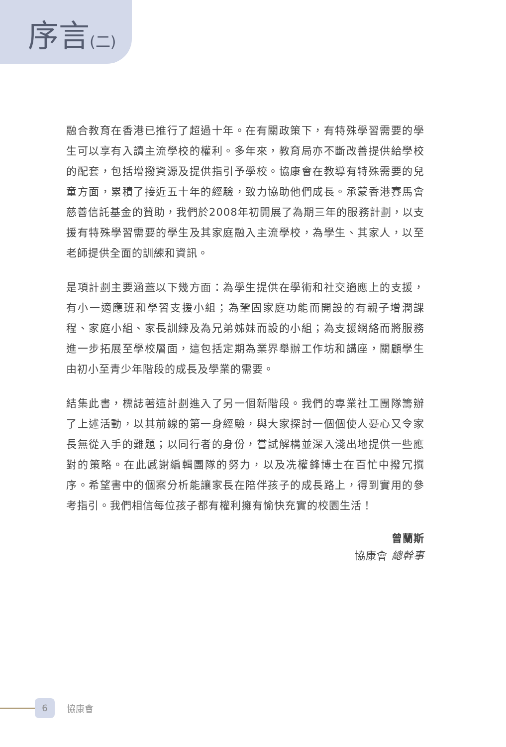序言(二)
融合教育在香港已推行了超過十年。在有關政策下，有特殊學習需要的學生可以享有入讀主流學校的權利。多年來，教育局亦不斷改善提供給學校的配套，包括增撥資源及提供指引予學校。協康會在教導有特殊需要的兒童方面，累積了接近五十年的經驗，致力協助他們成長。承蒙香港賽馬會慈善信託基金的贊助，我們於2008年初開展了為期三年的服務計劃，以支援有特殊學習需要的學生及其家庭融入主流學校，為學生、其家人，以至老師提供全面的訓練和資訊。
是項計劃主要涵蓋以下幾方面：為學生提供在學術和社交適應上的支援，有小一適應班和學習支援小組；為鞏固家庭功能而開設的有親子增潤課程、家庭小組、家長訓練及為兄弟姊妹而設的小組；為支援網絡而將服務進一步拓展至學校層面，這包括定期為業界舉辦工作坊和講座，關顧學生由初小至青少年階段的成長及學業的需要。
結集此書，標誌著這計劃進入了另一個新階段。我們的專業社工團隊籌辦了上述活動，以其前線的第一身經驗，與大家探討一個個使人憂心又令家長無從入手的難題；以同行者的身份，嘗試解構並深入淺出地提供一些應對的策略。在此感謝編輯團隊的努力，以及冼權鋒博士在百忙中撥冗撰序。希望書中的個案分析能讓家長在陪伴孩子的成長路上，得到實用的參考指引。我們相信每位孩子都有權利擁有愉快充實的校園生活！
曾蘭斯
協康會 總幹事
6
協康會